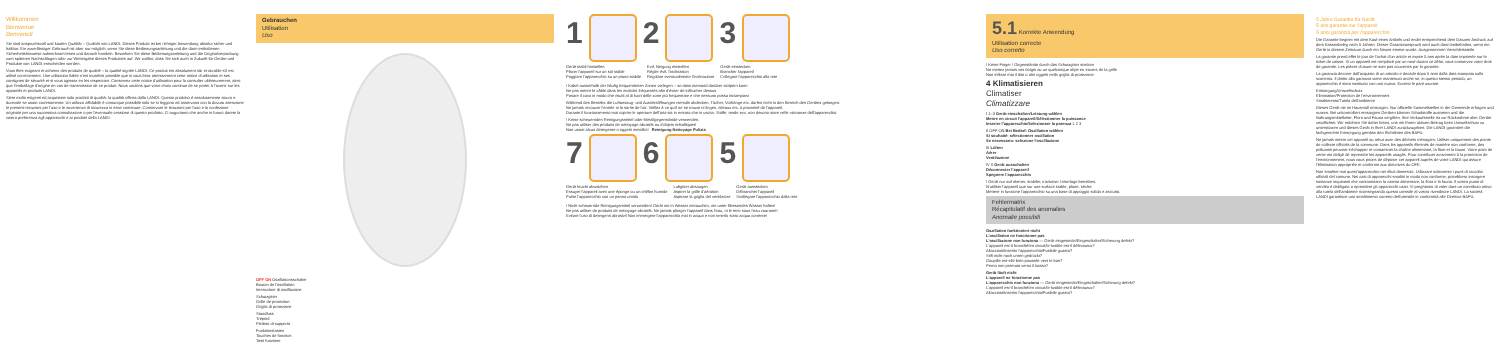Willkommen
Bienvenue
Benvenuti
Sie sind anspruchsvoll und kaufen Qualität – Qualität von LANDI. Dieses Produkt ist bei richtiger Anwendung absolut sicher und haltbar. Ein zuverlässiger Gebrauch ist aber nur möglich, wenn Sie diese Bedienungsanleitung und die darin enthaltenen Sicherheitshinweise aufmerksam lesen und danach handeln. Bewahren Sie diese Bedienungsanleitung und die Originalverpackung zum späteren Nachschlagen oder zur Weitergabe dieses Produktes auf. Wir wollen, dass Sie sich auch in Zukunft für Geräte und Produkte von LANDI entscheiden werden.
Vous êtes exigeant et achetez des produits de qualité – la qualité signée LANDI. Ce produit est absolument sûr et durable s'il est utilisé correctement. Une utilisation fiable n'est toutefois possible que si vous lisez attentivement cette notice d'utilisation et ses consignes de sécurité et si vous agissez en les respectant. Conservez cette notice d'utilisation pour la consulter ultérieurement, ainsi que l'emballage d'origine en cas de transmission de ce produit. Nous voulons que votre choix continue de se porter à l'avenir sur les appareils et produits LANDI.
Siete molto esigenti ed acquistate solo prodotti di qualità: la qualità offerta dalla LANDI. Questo prodotto è assolutamente sicuro e durevole se usato correttamente. Un utilizzo affidabile è comunque possibile solo se si leggono ed osservano con la dovuta attenzione le presenti istruzioni per l'uso e le avvertenze di sicurezza in esse contenute. Conservare le istruzioni per l'uso e la confezione originale per una successiva consultazione o per l'eventuale cessione di questo prodotto. Ci auguriamo che anche in futuro darete la vostra preferenza agli apparecchi e ai prodotti della LANDI.
Gebrauchen
Utilisation
Uso
OFF ON Oszillationsschalter
Bouton de l'oscillation
Interruttore di oscillazione
Schutzgitter
Grille de protection
Griglia di protezione
Standfuss
Trépied
Piedino di supporto
Funktionstasten
Touches de fonction
Tasti funzione
1 2 3
Gerät stabil hinstellen
Placer l'appareil sur un sol stable
Poggiare l'apparecchio su un piano stabile
Evtl. Neigung einstellen
Régler évtl. l'inclinaison
Regolare eventualmente l'inclinazione
Gerät einstecken
Brancher l'appareil
Collegare l'apparecchio alla rete
! Kabel ausserhalb der häufig frequentierten Zonen verlegen – so dass niemand darüber stolpern kann
Ne pas mettre le câble dans les endroits fréquentés afin d'éviter de trébucher dessus
Posare il cavo in modo che risulti al di fuori delle zone più frequentate e che nessuno possa inciamparvi
Während des Betriebs die Luftansaug- und Austrittsöffnungen niemals abdecken. Tücher, Vorhänge etc. dürfen nicht in den Bereich des Gerätes gelangen.
Ne jamais recouvrir l'entrée ni la sortie de l'air. Veillez à ce qu'il ne se trouve ni linges, rideaux etc. à proximité de l'appareil.
Durante il funzionamento mai coprire le aperture dell'aria sia in entrata che in uscita. Stoffe, tende ecc. non devono stare nelle vicinanze dell'apparecchio.
! Keine scheuernden Reinigungsmittel oder Metallgegenstände verwenden.
Ne pas utiliser des produits de nettoyage abrasifs ou d'objets métalliques!
Non usare alcun detergente o oggetti metallici! Reinigung Nettoyage Pulizia
7 6 5
Gerät feucht abwischen
Essuyer l'appareil avec une éponge ou un chiffon humide
Pulire l'apparecchio con un panno umido
Luftgitter absaugen
Aspirer la grille d'aération
Aspirare la griglia del ventilatore
Gerät ausstecken
Débrancher l'appareil
Scollegare l'apparecchio dalla rete
! Nicht scheuernde Reinigungsmittel verwenden! Gerät nie in Wasser eintauchen, nie unter fliessendes Wasser halten!
Ne pas utiliser de produits de nettoyage abrasifs. Ne jamais plonger l'appareil dans l'eau, ni le tenir sous l'eau courante!
Evitare l'uso di detergenti abrasivi! Non immergere l'apparecchio mai in acqua e non tenerlo sotto acqua corrente!
5.1 Korrekte Anwendung
Utilisation correcte
Uso corretto
! Keine Finger / Gegenstände durch das Schutzgitter stecken
Ne mettez jamais vos doigts ou un quelconque objet en travers de la grille
Non infilare mai il dito o altri oggetti nella griglia di protezione
4 Klimatisieren
Climatiser
Climatizzare
I 1–3 Gerät einschalten/Leistung wählen
Mettre en circuit l'appareil/Sélectionner la puissance
Inserire l'apparecchio/Selezionare la potenza 1 2 3
II OFF ON Bei Bedarf: Oszillation wählen
Si souhaité: sélectionner oscillation
Se necessario: selezione l'oscillazione
III Lüften
Aérer
Ventilazione
IV 0 Gerät ausschalten
Déconnecter l'appareil
Spegnere l'apparecchio
! Gerät nur auf ebener, stabiler, trockener Unterlage betreiben.
N'utiliser l'appareil que sur une surface stable, plane, sèche.
Mettere in funzione l'apparecchio su una base di appoggio solida e asciutta.
Fehlermatrix
Récapitulatif des anomalies
Anomalie possibili
Oszillation funktioniert nicht
L'oscillation ne fonctionne pas
L'oscillazione non funziona — Gerät eingesteckt/Eingeschaltet/Sicherung defekt?
L'appareil est-il branché/en circuit/le fusible est-il défectueux?
Allacciato/Inserito l'apparecchio/Fusibile guasto?
Stift nicht nach unten gedrückt?
Goupille est-elle bien poussée vers le bas?
Perno non premuto verso il basso?
Gerät läuft nicht
L'appareil ne fonctionne pas
L'apparecchio non funziona — Gerät eingesteckt/Eingeschaltet/Sicherung defekt?
L'appareil est-il branché/en circuit/le fusible est-il défectueux?
Allacciato/Inserito l'apparecchio/Fusibile guasto?
5 Jahre Garantie für Gerät
5 ans garantie sur l'appareil
5 anni garanzia per l'apparecchio
Die Garantie beginnt mit dem Kauf eines Artikels und endet entsprechend dem Datums-Andruck auf dem Kassenbeleg nach 5 Jahren. Dieser Garantieanspruch wird auch dann beibehalten, wenn ein Gerät in diesem Zeitraum durch ein Neues ersetzt wurde. Ausgenommen Verschleissteile.
La garantie prend effet le jour de l'achat d'un article et expire 5 ans après la date imprimée sur le ticket de caisse. Si un appareil est remplacé par un neuf durant ce délai, vous conservez votre droit de garantie. Les pièces d'usure ne sont pas couvertes par la garantie.
La garanzia decorre dall'acquisto di un articolo e decade dopo 5 anni dalla data stampata sullo scontrino. Il diritto alla garanzia viene mantenuto anche se, in questo stesso periodo, un apparecchio è stato sostituito con uno nuovo. Eccetto le parti usurate.
Entsorgung/Umweltschutz
Elimination/Protection de l'environnement
Smaltimento/Tutela dell'ambiente
Dieses Gerät nie im Hausmüll entsorgen. Nur offizielle Sammelstellen in der Gemeinde erfragen und nutzen. Bei unkontrolliert entsorgten Geräten können Schadstoffe austreten und die Nahrungsmittelkette, Flora und Fauna vergiften. Ihre Verkaufsstelle ist zur Rücknahme alter Geräte verpflichtet. Wir möchten Sie daher bitten, uns mit Ihrem aktiven Beitrag beim Umweltschutz zu unterstützen und dieses Gerät in Ihrer LANDI zurückzugeben. Die LANDI garantiert die fachgerechte Entsorgung gemäss den Richtlinien des BAFU.
Ne jamais mettre cet appareil au rebut avec des déchets ménagers. Utiliser uniquement des points de collecte officiels de la commune. Dans les appareils éliminés de manière non conforme, des polluants peuvent s'échapper et contaminer la chaîne alimentaire, la flore et la faune. Votre point de vente est obligé de reprendre les appareils usagés. Pour contribuer activement à la protection de l'environnement, nous vous prions de déposer cet appareil auprès de votre LANDI qui assure l'élimination appropriée et conforme aux directives du OFE.
Non smaltire mai quest'apparecchio nei rifiuti domestici. Utilizzare solamente i punti di raccolta ufficiali del comune. Nei casi di apparecchi smaltiti in modo non conforme, potrebbero insorgere sostanze inquinanti che contaminano la catena alimentare, la flora e la fauna. Il vostro punto di vendita è obbligato a riprendere gli apparecchi usati. Vi preghiamo di voler dare un contributo attivo alla tutela dell'ambiente riconsegnando questo utensile al vostro rivenditore LANDI. La società LANDI garantisce uno smaltimento corretto dell'utensile in conformità alle Direttive BAFU.